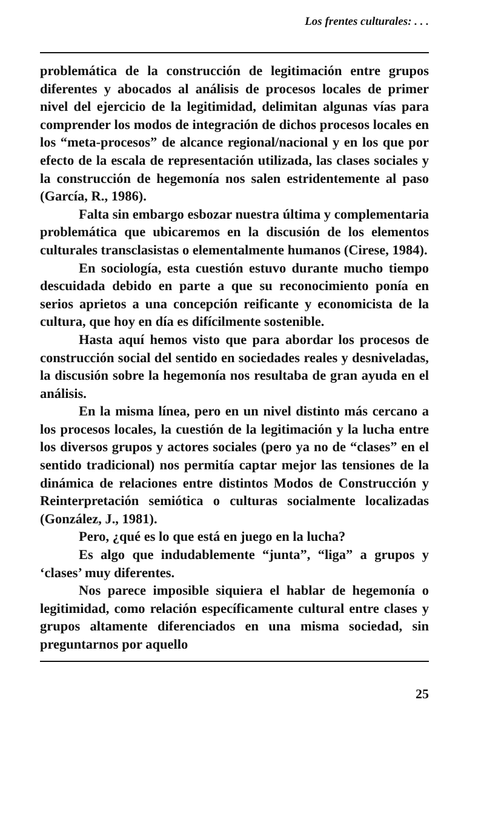Los frentes culturales: . . .
problemática de la construcción de legitimación entre grupos diferentes y abocados al análisis de procesos locales de primer nivel del ejercicio de la legitimidad, delimitan algunas vías para comprender los modos de integración de dichos procesos locales en los “meta-procesos” de alcance regional/nacional y en los que por efecto de la escala de representación utilizada, las clases sociales y la construcción de hegemonía nos salen estridentemente al paso (García, R., 1986).
Falta sin embargo esbozar nuestra última y complementaria problemática que ubicaremos en la discusión de los elementos culturales transclasistas o elementalmente humanos (Cirese, 1984).
En sociología, esta cuestión estuvo durante mucho tiempo descuidada debido en parte a que su reconocimiento ponía en serios aprietos a una concepción reificante y economicista de la cultura, que hoy en día es difícilmente sostenible.
Hasta aquí hemos visto que para abordar los procesos de construcción social del sentido en sociedades reales y desniveladas, la discusión sobre la hegemonía nos resultaba de gran ayuda en el análisis.
En la misma línea, pero en un nivel distinto más cercano a los procesos locales, la cuestión de la legitimación y la lucha entre los diversos grupos y actores sociales (pero ya no de “clases” en el sentido tradicional) nos permitía captar mejor las tensiones de la dinámica de relaciones entre distintos Modos de Construcción y Reinterpretación semiótica o culturas socialmente localizadas (González, J., 1981).
Pero, ¿qué es lo que está en juego en la lucha?
Es algo que indudablemente “junta”, “liga” a grupos y ‘clases’ muy diferentes.
Nos parece imposible siquiera el hablar de hegemonía o legitimidad, como relación específicamente cultural entre clases y grupos altamente diferenciados en una misma sociedad, sin preguntarnos por aquello
25